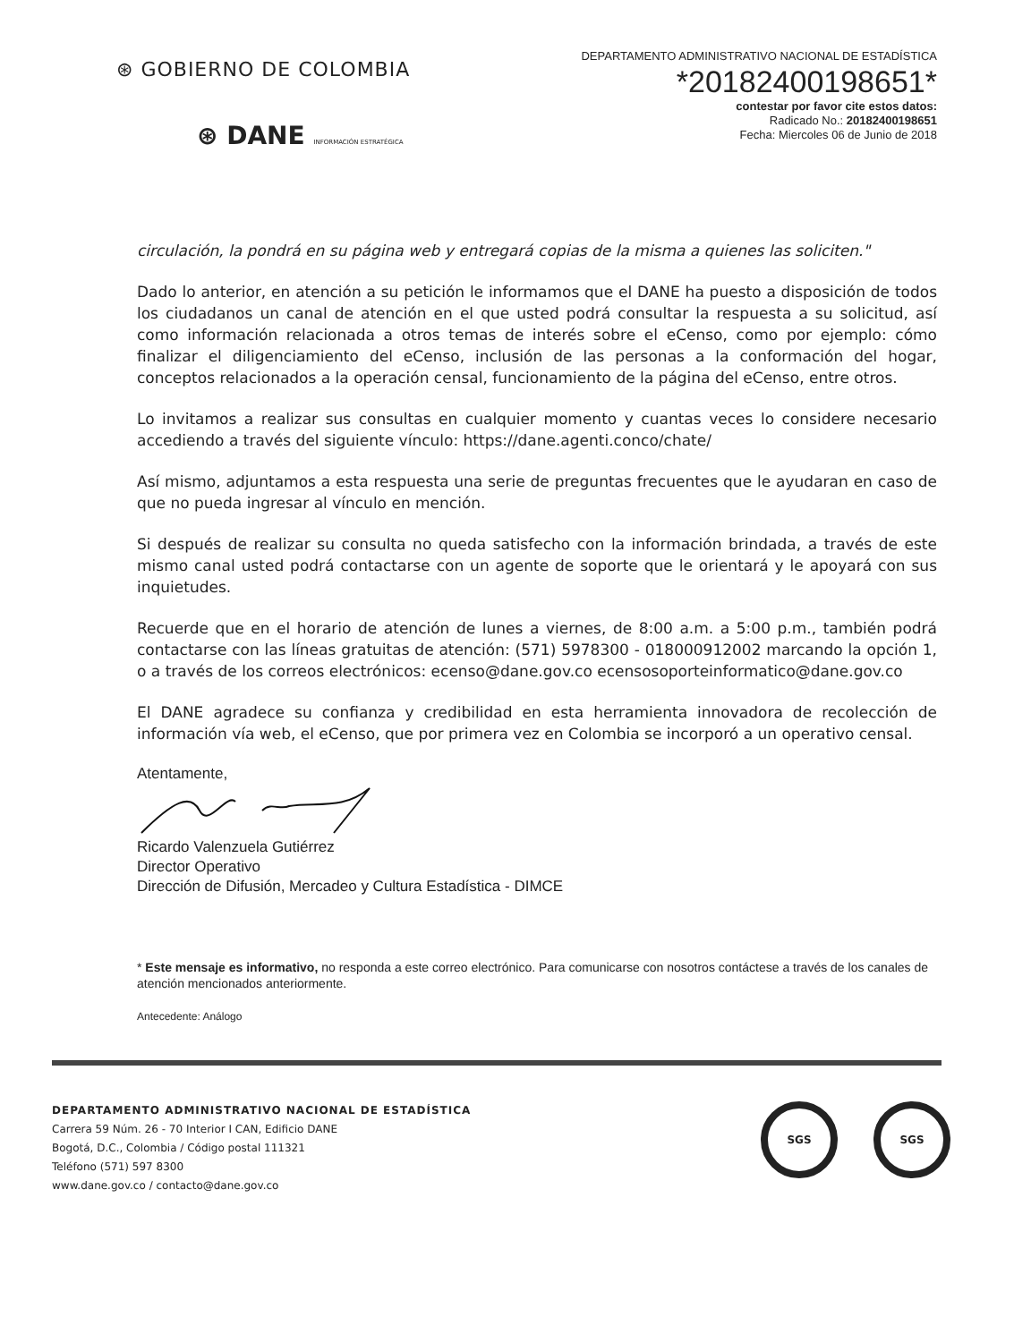⊛ GOBIERNO DE COLOMBIA
⊛ DANE INFORMACIÓN ESTRATÉGICA
DEPARTAMENTO ADMINISTRATIVO NACIONAL DE ESTADÍSTICA
*20182400198651*
contestar por favor cite estos datos:
Radicado No.: 20182400198651
Fecha: Miercoles 06 de Junio de 2018
circulación, la pondrá en su página web y entregará copias de la misma a quienes las soliciten."
Dado lo anterior, en atención a su petición le informamos que el DANE ha puesto a disposición de todos los ciudadanos un canal de atención en el que usted podrá consultar la respuesta a su solicitud, así como información relacionada a otros temas de interés sobre el eCenso, como por ejemplo: cómo finalizar el diligenciamiento del eCenso, inclusión de las personas a la conformación del hogar, conceptos relacionados a la operación censal, funcionamiento de la página del eCenso, entre otros.
Lo invitamos a realizar sus consultas en cualquier momento y cuantas veces lo considere necesario accediendo a través del siguiente vínculo: https://dane.agenti.conco/chate/
Así mismo, adjuntamos a esta respuesta una serie de preguntas frecuentes que le ayudaran en caso de que no pueda ingresar al vínculo en mención.
Si después de realizar su consulta no queda satisfecho con la información brindada, a través de este mismo canal usted podrá contactarse con un agente de soporte que le orientará y le apoyará con sus inquietudes.
Recuerde que en el horario de atención de lunes a viernes, de 8:00 a.m. a 5:00 p.m., también podrá contactarse con las líneas gratuitas de atención: (571) 5978300 - 018000912002 marcando la opción 1, o a través de los correos electrónicos: ecenso@dane.gov.co ecensosoporteinformatico@dane.gov.co
El DANE agradece su confianza y credibilidad en esta herramienta innovadora de recolección de información vía web, el eCenso, que por primera vez en Colombia se incorporó a un operativo censal.
Atentamente,
Ricardo Valenzuela Gutiérrez
Director Operativo
Dirección de Difusión, Mercadeo y Cultura Estadística - DIMCE
* Este mensaje es informativo, no responda a este correo electrónico. Para comunicarse con nosotros contáctese a través de los canales de atención mencionados anteriormente.
Antecedente: Análogo
DEPARTAMENTO ADMINISTRATIVO NACIONAL DE ESTADÍSTICA
Carrera 59 Núm. 26 - 70 Interior I CAN, Edificio DANE
Bogotá, D.C., Colombia / Código postal 111321
Teléfono (571) 597 8300
www.dane.gov.co / contacto@dane.gov.co
SGS SGS